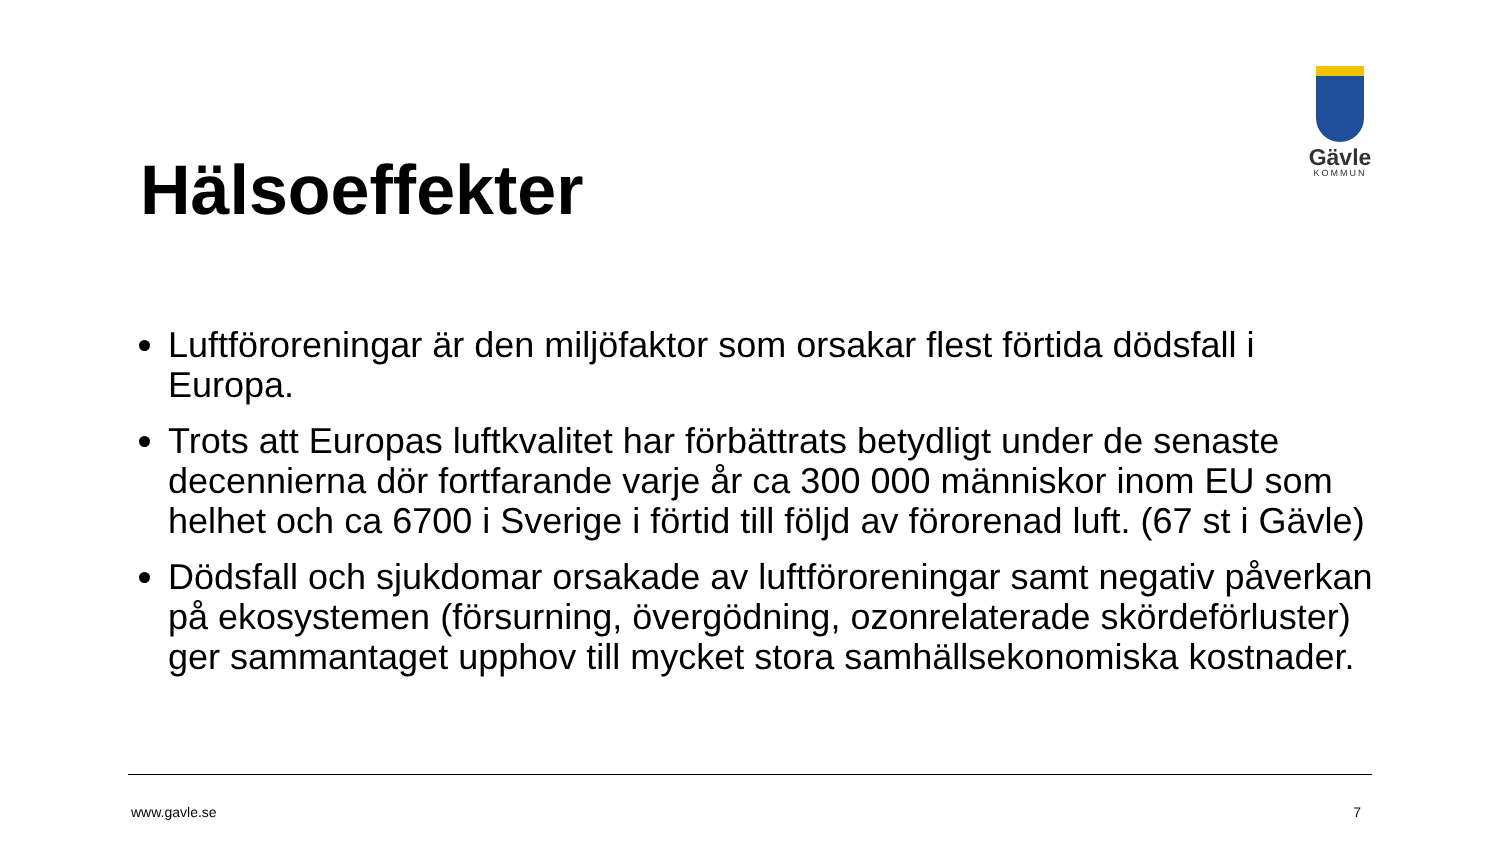Gävle
KOMMUN
Hälsoeffekter
Luftföroreningar är den miljöfaktor som orsakar flest förtida dödsfall i Europa.
Trots att Europas luftkvalitet har förbättrats betydligt under de senaste decennierna dör fortfarande varje år ca 300 000 människor inom EU som helhet och ca 6700 i Sverige i förtid till följd av förorenad luft. (67 st i Gävle)
Dödsfall och sjukdomar orsakade av luftföroreningar samt negativ påverkan på ekosystemen (försurning, övergödning, ozonrelaterade skördeförluster) ger sammantaget upphov till mycket stora samhällsekonomiska kostnader.
www.gavle.se 7